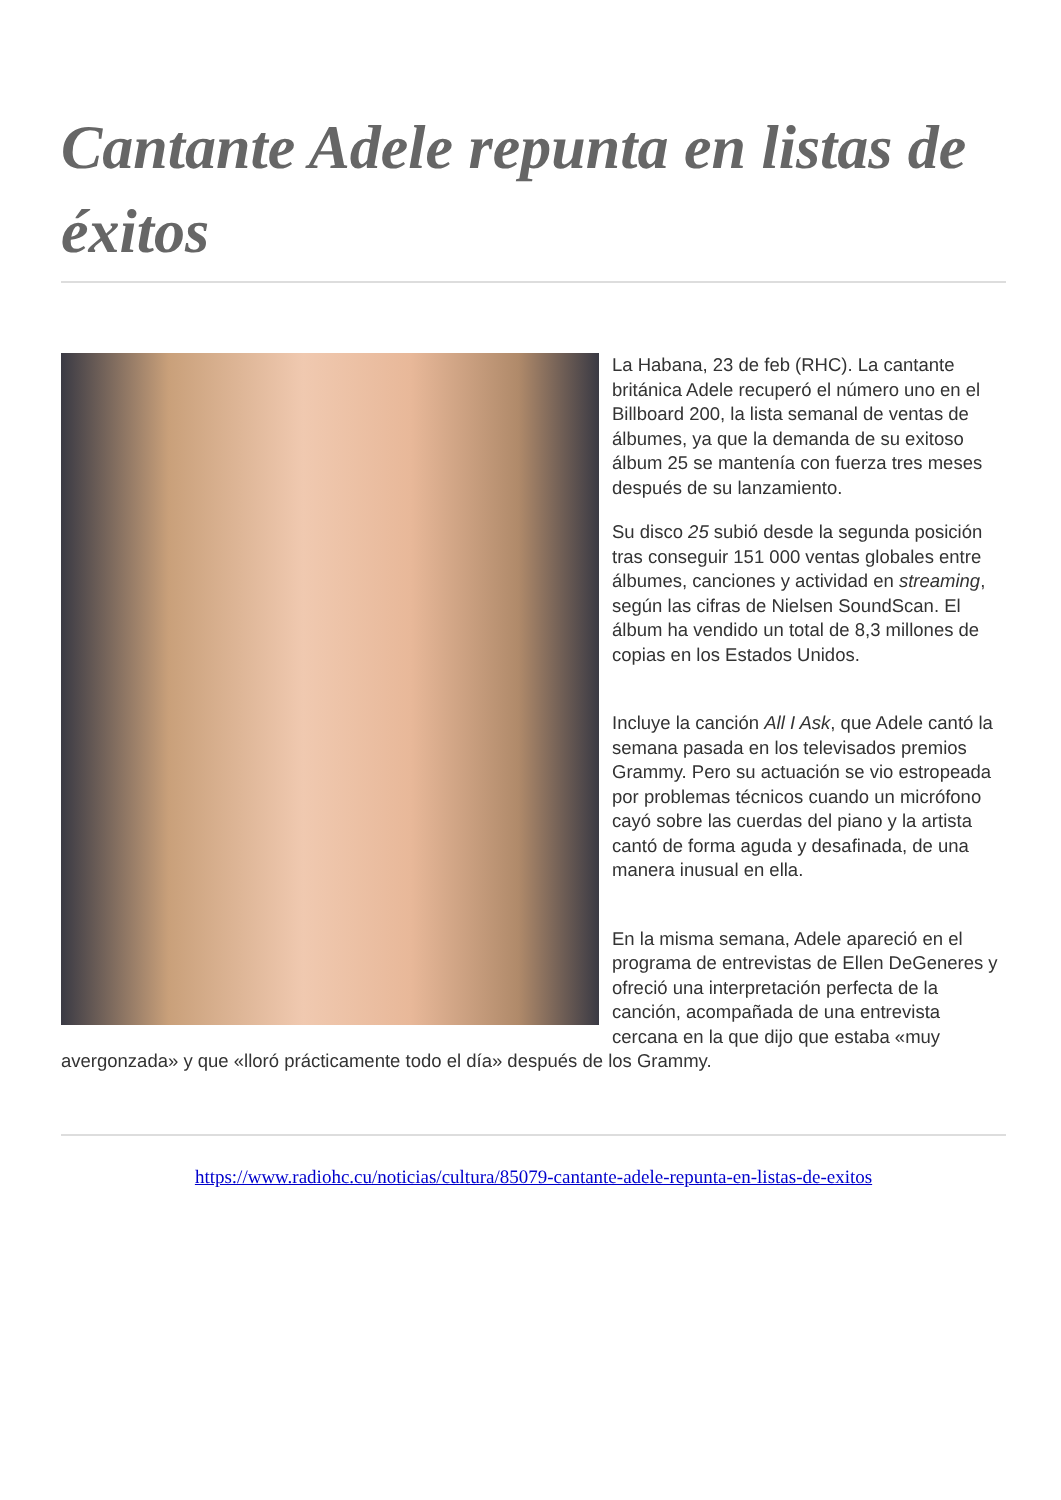Cantante Adele repunta en listas de éxitos
La Habana, 23 de feb (RHC). La cantante británica Adele recuperó el número uno en el Billboard 200, la lista semanal de ventas de álbumes, ya que la demanda de su exitoso álbum 25 se mantenía con fuerza tres meses después de su lanzamiento.
Su disco 25 subió desde la segunda posición tras conseguir 151 000 ventas globales entre álbumes, canciones y actividad en streaming, según las cifras de Nielsen SoundScan. El álbum ha vendido un total de 8,3 millones de copias en los Estados Unidos.
Incluye la canción All I Ask, que Adele cantó la semana pasada en los televisados premios Grammy. Pero su actuación se vio estropeada por problemas técnicos cuando un micrófono cayó sobre las cuerdas del piano y la artista cantó de forma aguda y desafinada, de una manera inusual en ella.
En la misma semana, Adele apareció en el programa de entrevistas de Ellen DeGeneres y ofreció una interpretación perfecta de la canción, acompañada de una entrevista cercana en la que dijo que estaba «muy avergonzada» y que «lloró prácticamente todo el día» después de los Grammy.
https://www.radiohc.cu/noticias/cultura/85079-cantante-adele-repunta-en-listas-de-exitos